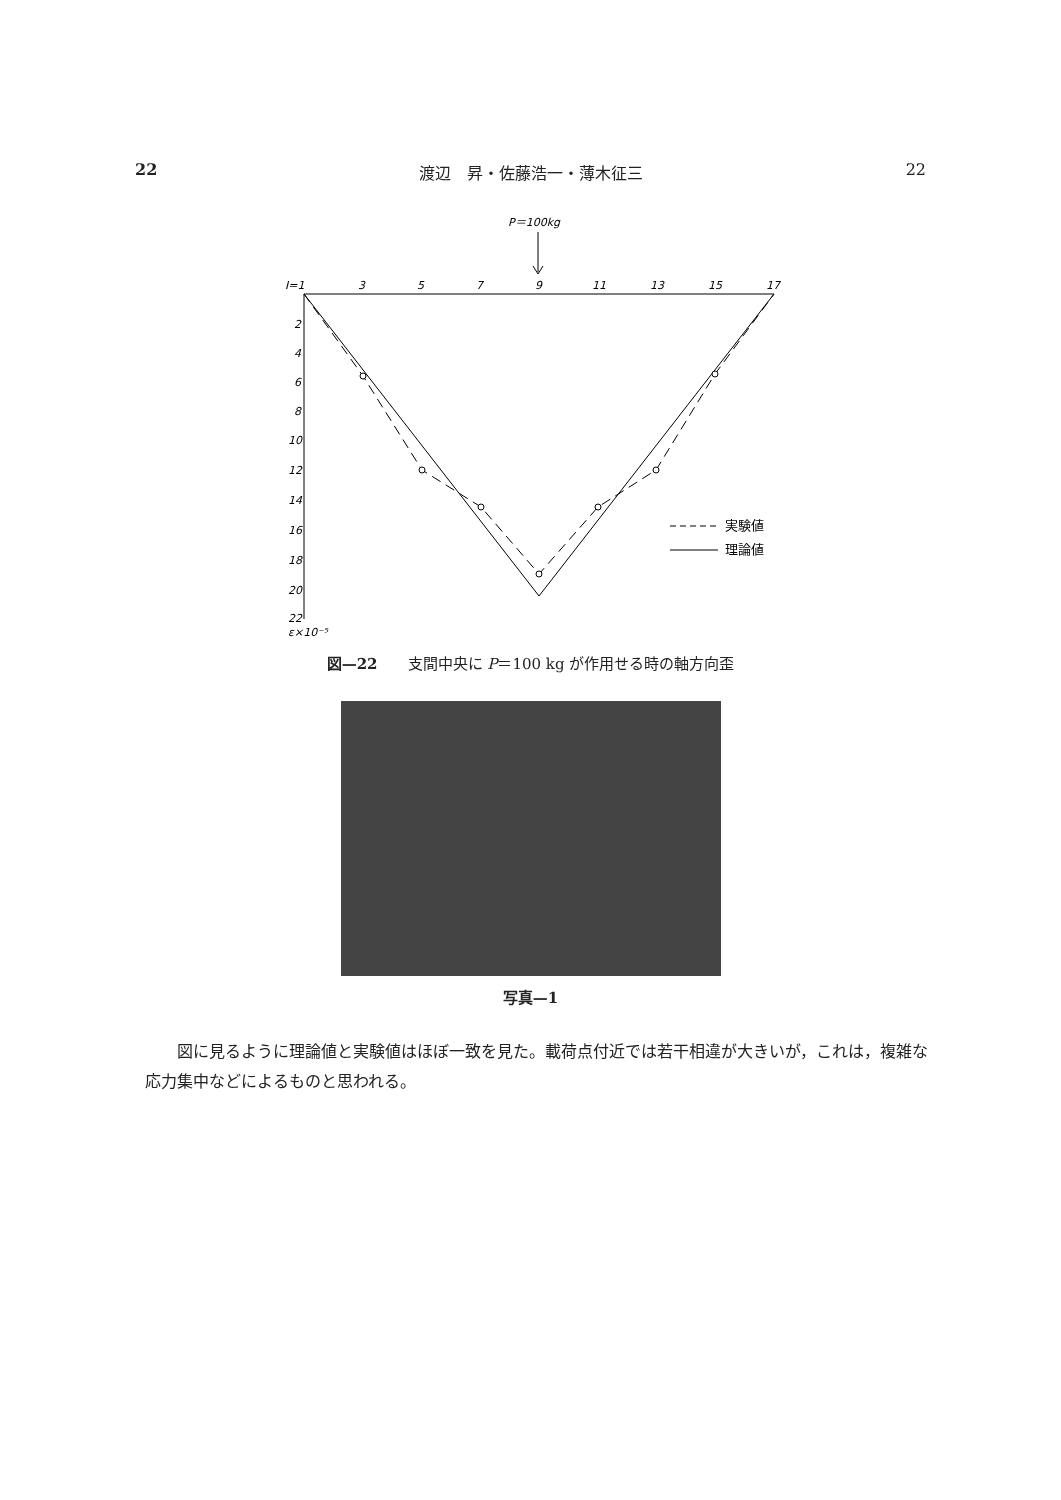22 渡辺　昇・佐藤浩一・薄木征三 22
P＝100kg
I=1
3
5
7
9
11
13
15
17
2
4
6
8
10
12
14
16
18
20
22
ε×10⁻⁵
実験値
理論値
図—22　　支間中央に P＝100 kg が作用せる時の軸方向歪
写真—1
図に見るように理論値と実験値はほぼ一致を見た。載荷点付近では若干相違が大きいが，これは，複雑な応力集中などによるものと思われる。